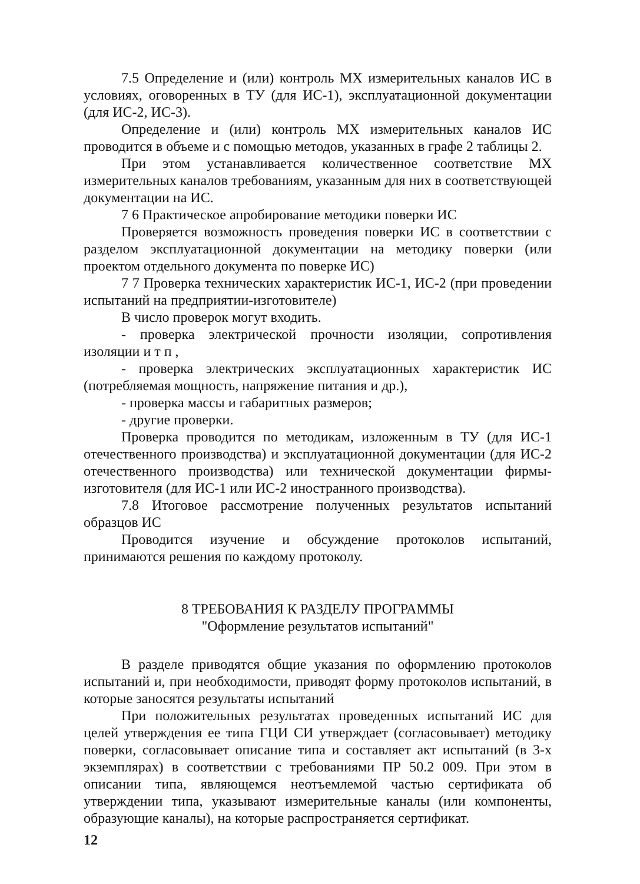7.5 Определение и (или) контроль МХ измерительных каналов ИС в условиях, оговоренных в ТУ (для ИС-1), эксплуатационной документации (для ИС-2, ИС-3).
Определение и (или) контроль МХ измерительных каналов ИС проводится в объеме и с помощью методов, указанных в графе 2 таблицы 2.
При этом устанавливается количественное соответствие МХ измерительных каналов требованиям, указанным для них в соответствующей документации на ИС.
7 6 Практическое апробирование методики поверки ИС
Проверяется возможность проведения поверки ИС в соответствии с разделом эксплуатационной документации на методику поверки (или проектом отдельного документа по поверке ИС)
7 7 Проверка технических характеристик ИС-1, ИС-2 (при проведении испытаний на предприятии-изготовителе)
В число проверок могут входить.
- проверка электрической прочности изоляции, сопротивления изоляции и т п ,
- проверка электрических эксплуатационных характеристик ИС (потребляемая мощность, напряжение питания и др.),
- проверка массы и габаритных размеров;
- другие проверки.
Проверка проводится по методикам, изложенным в ТУ (для ИС-1 отечественного производства) и эксплуатационной документации (для ИС-2 отечественного производства) или технической документации фирмы-изготовителя (для ИС-1 или ИС-2 иностранного производства).
7.8 Итоговое рассмотрение полученных результатов испытаний образцов ИС
Проводится изучение и обсуждение протоколов испытаний, принимаются решения по каждому протоколу.
8 ТРЕБОВАНИЯ К РАЗДЕЛУ ПРОГРАММЫ
"Оформление результатов испытаний"
В разделе приводятся общие указания по оформлению протоколов испытаний и, при необходимости, приводят форму протоколов испытаний, в которые заносятся результаты испытаний
При положительных результатах проведенных испытаний ИС для целей утверждения ее типа ГЦИ СИ утверждает (согласовывает) методику поверки, согласовывает описание типа и составляет акт испытаний (в 3-х экземплярах) в соответствии с требованиями ПР 50.2 009. При этом в описании типа, являющемся неотъемлемой частью сертификата об утверждении типа, указывают измерительные каналы (или компоненты, образующие каналы), на которые распространяется сертификат.
12